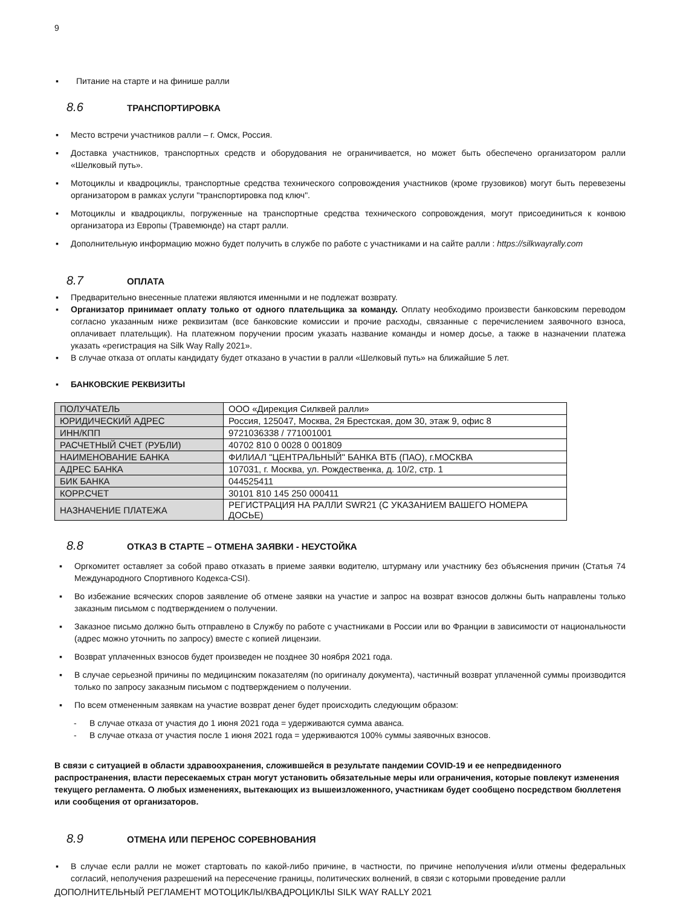9
▪ Питание на старте и на финише ралли
8.6 ТРАНСПОРТИРОВКА
▪ Место встречи участников ралли – г. Омск, Россия.
▪ Доставка участников, транспортных средств и оборудования не ограничивается, но может быть обеспечено организатором ралли «Шелковый путь».
▪ Мотоциклы и квадроциклы, транспортные средства технического сопровождения участников (кроме грузовиков) могут быть перевезены организатором в рамках услуги "транспортировка под ключ".
▪ Мотоциклы и квадроциклы, погруженные на транспортные средства технического сопровождения, могут присоединиться к конвою организатора из Европы (Травемюнде) на старт ралли.
▪ Дополнительную информацию можно будет получить в службе по работе с участниками и на сайте ралли : https://silkwayrally.com
8.7 ОПЛАТА
▪ Предварительно внесенные платежи являются именными и не подлежат возврату.
▪ Организатор принимает оплату только от одного плательщика за команду. Оплату необходимо произвести банковским переводом согласно указанным ниже реквизитам (все банковские комиссии и прочие расходы, связанные с перечислением заявочного взноса, оплачивает плательщик). На платежном поручении просим указать название команды и номер досье, а также в назначении платежа указать «регистрация на Silk Way Rally 2021».
▪ В случае отказа от оплаты кандидату будет отказано в участии в ралли «Шелковый путь» на ближайшие 5 лет.
▪ БАНКОВСКИЕ РЕКВИЗИТЫ
| ПОЛУЧАТЕЛЬ | ООО «Дирекция Силквей ралли» |
| ЮРИДИЧЕСКИЙ АДРЕС | Россия, 125047, Москва, 2я Брестская, дом 30, этаж 9, офис 8 |
| ИНН/КПП | 9721036338 / 771001001 |
| РАСЧЕТНЫЙ СЧЕТ (РУБЛИ) | 40702 810 0 0028 0 001809 |
| НАИМЕНОВАНИЕ БАНКА | ФИЛИАЛ "ЦЕНТРАЛЬНЫЙ" БАНКА ВТБ (ПАО), г.МОСКВА |
| АДРЕС БАНКА | 107031, г. Москва, ул. Рождественка, д. 10/2, стр. 1 |
| БИК БАНКА | 044525411 |
| КОРР.СЧЕТ | 30101 810 145 250 000411 |
| НАЗНАЧЕНИЕ ПЛАТЕЖА | РЕГИСТРАЦИЯ НА РАЛЛИ SWR21 (С УКАЗАНИЕМ ВАШЕГО НОМЕРА ДОСЬЕ) |
8.8 ОТКАЗ В СТАРТЕ – ОТМЕНА ЗАЯВКИ - НЕУСТОЙКА
▪ Оргкомитет оставляет за собой право отказать в приеме заявки водителю, штурману или участнику без объяснения причин (Статья 74 Международного Спортивного Кодекса-CSI).
▪ Во избежание всяческих споров заявление об отмене заявки на участие и запрос на возврат взносов должны быть направлены только заказным письмом с подтверждением о получении.
▪ Заказное письмо должно быть отправлено в Службу по работе с участниками в России или во Франции в зависимости от национальности (адрес можно уточнить по запросу) вместе с копией лицензии.
▪ Возврат уплаченных взносов будет произведен не позднее 30 ноября 2021 года.
▪ В случае серьезной причины по медицинским показателям (по оригиналу документа), частичный возврат уплаченной суммы производится только по запросу заказным письмом с подтверждением о получении.
▪ По всем отмененным заявкам на участие возврат денег будет происходить следующим образом:
- В случае отказа от участия до 1 июня 2021 года = удерживаются сумма аванса.
- В случае отказа от участия после 1 июня 2021 года = удерживаются 100% суммы заявочных взносов.
В связи с ситуацией в области здравоохранения, сложившейся в результате пандемии COVID-19 и ее непредвиденного распространения, власти пересекаемых стран могут установить обязательные меры или ограничения, которые повлекут изменения текущего регламента. О любых изменениях, вытекающих из вышеизложенного, участникам будет сообщено посредством бюллетеня или сообщения от организаторов.
8.9 ОТМЕНА ИЛИ ПЕРЕНОС СОРЕВНОВАНИЯ
▪ В случае если ралли не может стартовать по какой-либо причине, в частности, по причине неполучения и/или отмены федеральных согласий, неполучения разрешений на пересечение границы, политических волнений, в связи с которыми проведение ралли
ДОПОЛНИТЕЛЬНЫЙ РЕГЛАМЕНТ МОТОЦИКЛЫ/КВАДРОЦИКЛЫ SILK WAY RALLY 2021